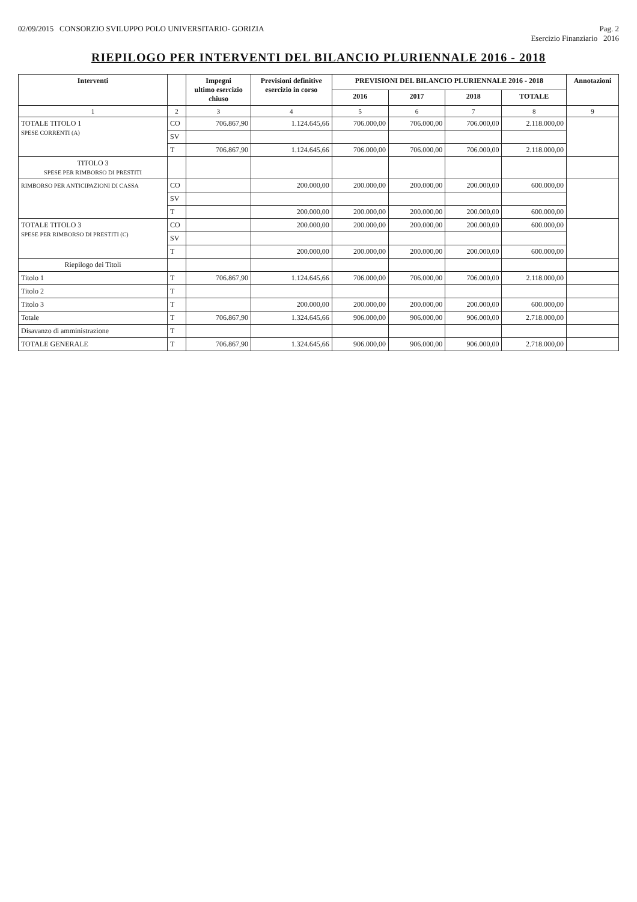02/09/2015 CONSORZIO SVILUPPO POLO UNIVERSITARIO- GORIZIA
Pag. 2
Esercizio Finanziario 2016
RIEPILOGO PER INTERVENTI DEL BILANCIO PLURIENNALE 2016 - 2018
| Interventi | | Impegni ultimo esercizio chiuso | Previsioni definitive esercizio in corso | PREVISIONI DEL BILANCIO PLURIENNALE 2016 - 2018 | | | | Annotazioni |
| --- | --- | --- | --- | --- | --- | --- | --- | --- |
| | | | | 2016 | 2017 | 2018 | TOTALE | |
| 1 | 2 | 3 | 4 | 5 | 6 | 7 | 8 | 9 |
| TOTALE TITOLO 1 SPESE CORRENTI (A) | CO | 706.867,90 | 1.124.645,66 | 706.000,00 | 706.000,00 | 706.000,00 | 2.118.000,00 | |
| | SV | | | | | | | |
| | T | 706.867,90 | 1.124.645,66 | 706.000,00 | 706.000,00 | 706.000,00 | 2.118.000,00 | |
| TITOLO 3 SPESE PER RIMBORSO DI PRESTITI | | | | | | | | |
| RIMBORSO PER ANTICIPAZIONI DI CASSA | CO | | 200.000,00 | 200.000,00 | 200.000,00 | 200.000,00 | 600.000,00 | |
| | SV | | | | | | | |
| | T | | 200.000,00 | 200.000,00 | 200.000,00 | 200.000,00 | 600.000,00 | |
| TOTALE TITOLO 3 SPESE PER RIMBORSO DI PRESTITI (C) | CO | | 200.000,00 | 200.000,00 | 200.000,00 | 200.000,00 | 600.000,00 | |
| | SV | | | | | | | |
| | T | | 200.000,00 | 200.000,00 | 200.000,00 | 200.000,00 | 600.000,00 | |
| Riepilogo dei Titoli | | | | | | | | |
| Titolo 1 | T | 706.867,90 | 1.124.645,66 | 706.000,00 | 706.000,00 | 706.000,00 | 2.118.000,00 | |
| Titolo 2 | T | | | | | | | |
| Titolo 3 | T | | 200.000,00 | 200.000,00 | 200.000,00 | 200.000,00 | 600.000,00 | |
| Totale | T | 706.867,90 | 1.324.645,66 | 906.000,00 | 906.000,00 | 906.000,00 | 2.718.000,00 | |
| Disavanzo di amministrazione | T | | | | | | | |
| TOTALE GENERALE | T | 706.867,90 | 1.324.645,66 | 906.000,00 | 906.000,00 | 906.000,00 | 2.718.000,00 | |